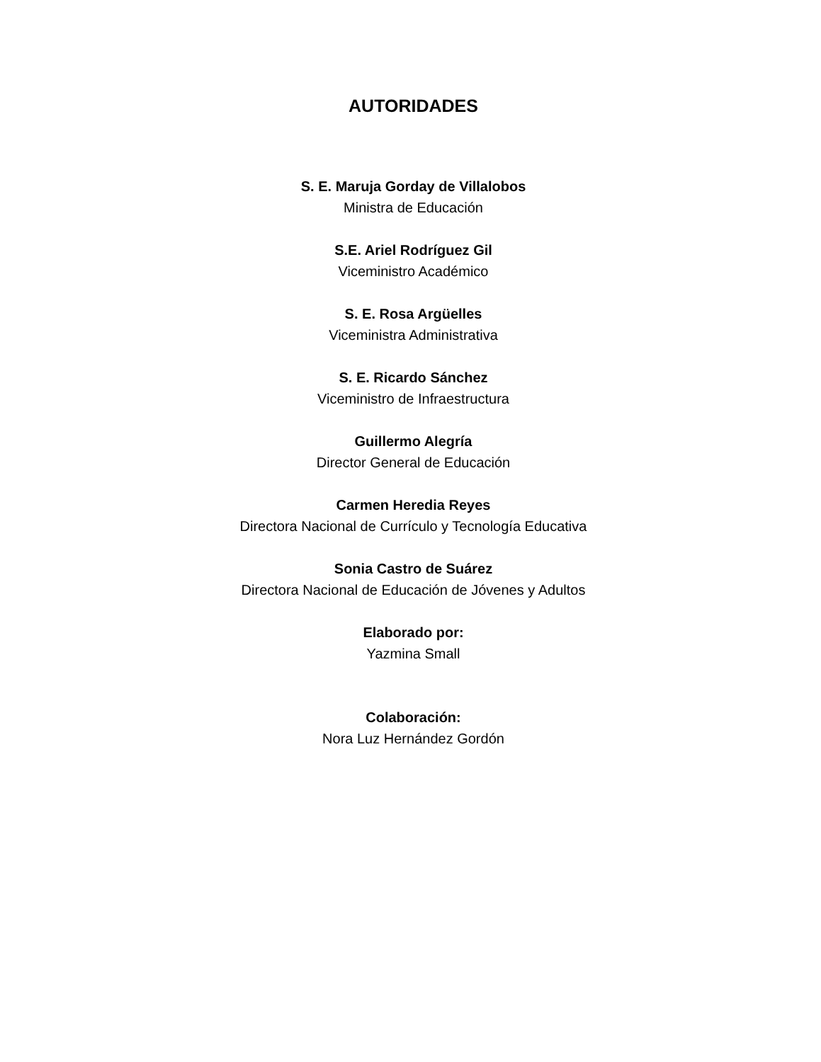AUTORIDADES
S. E. Maruja Gorday de Villalobos
Ministra de Educación
S.E. Ariel Rodríguez Gil
Viceministro Académico
S. E. Rosa Argüelles
Viceministra Administrativa
S. E. Ricardo Sánchez
Viceministro de Infraestructura
Guillermo Alegría
Director General de Educación
Carmen Heredia Reyes
Directora Nacional de Currículo y Tecnología Educativa
Sonia Castro de Suárez
Directora Nacional de Educación de Jóvenes y Adultos
Elaborado por:
Yazmina Small
Colaboración:
Nora Luz Hernández Gordón